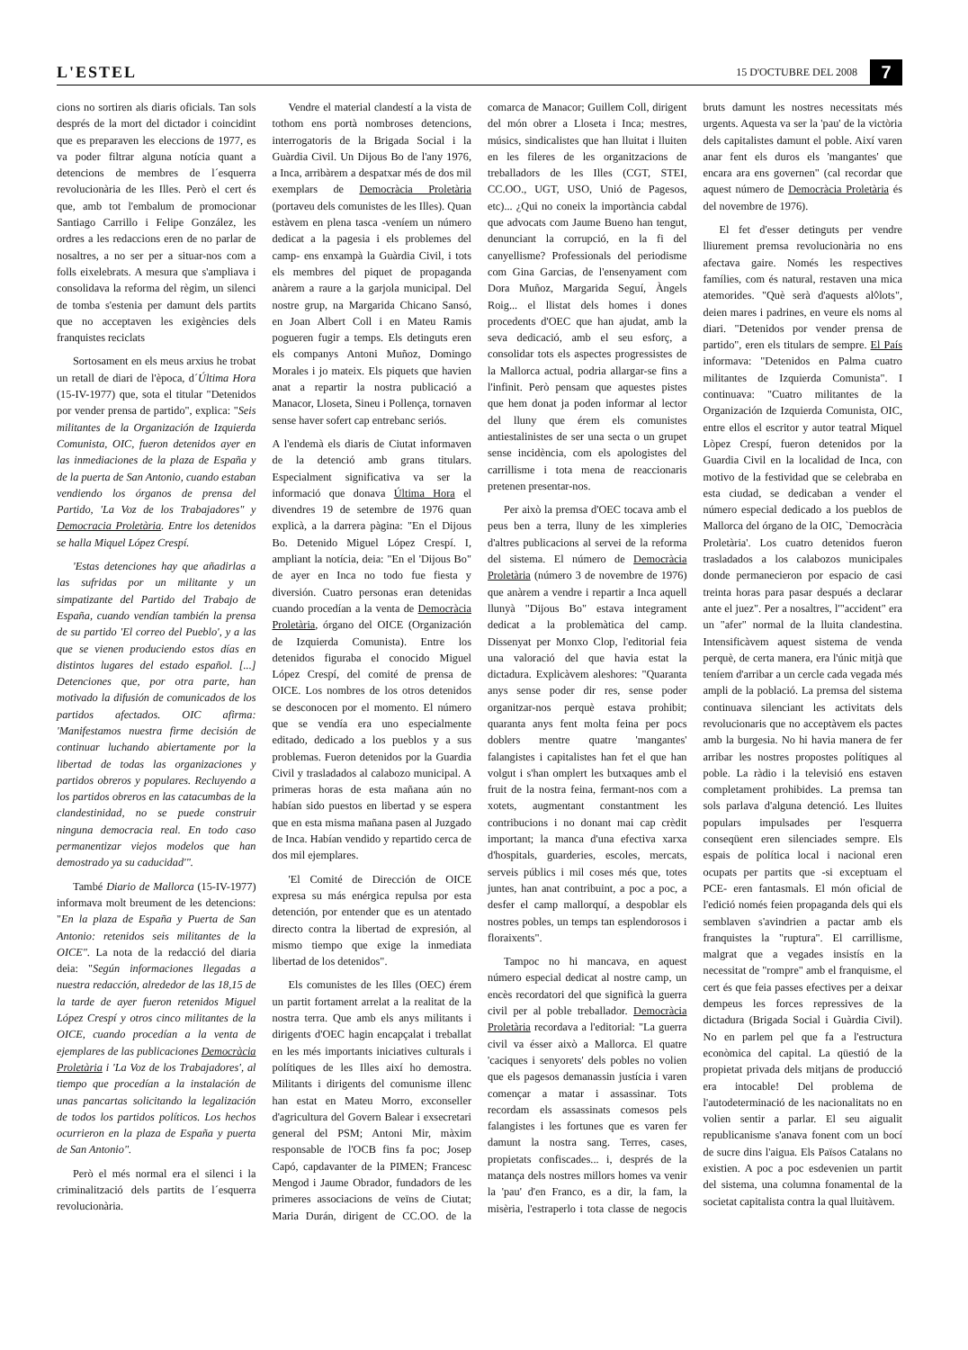L'ESTEL 15 D'OCTUBRE DEL 2008 7
cions no sortiren als diaris oficials. Tan sols després de la mort del dictador i coincidint que es preparaven les eleccions de 1977, es va poder filtrar alguna notícia quant a detencions de membres de l´esquerra revolucionària de les Illes. Però el cert és que, amb tot l'embalum de promocionar Santiago Carrillo i Felipe González, les ordres a les redaccions eren de no parlar de nosaltres, a no ser per a situar-nos com a folls eixelebrats. A mesura que s'ampliava i consolidava la reforma del règim, un silenci de tomba s'estenia per damunt dels partits que no acceptaven les exigències dels franquistes reciclats
Sortosament en els meus arxius he trobat un retall de diari de l'època, d´Última Hora (15-IV-1977) que, sota el titular "Detenidos por vender prensa de partido", explica: "Seis militantes de la Organización de Izquierda Comunista, OIC, fueron detenidos ayer en las inmediaciones de la plaza de España y de la puerta de San Antonio, cuando estaban vendiendo los órganos de prensa del Partido, 'La Voz de los Trabajadores" y Democracia Proletària. Entre los detenidos se halla Miquel López Crespí.
'Estas detenciones hay que añadirlas a las sufridas por un militante y un simpatizante del Partido del Trabajo de España, cuando vendían también la prensa de su partido 'El correo del Pueblo', y a las que se vienen produciendo estos días en distintos lugares del estado español. [...] Detenciones que, por otra parte, han motivado la difusión de comunicados de los partidos afectados. OIC afirma: 'Manifestamos nuestra firme decisión de continuar luchando abiertamente por la libertad de todas las organizaciones y partidos obreros y populares. Recluyendo a los partidos obreros en las catacumbas de la clandestinidad, no se puede construir ninguna democracia real. En todo caso permanentizar viejos modelos que han demostrado ya su caducidad'".
També Diario de Mallorca (15-IV-1977) informava molt breument de les detencions: "En la plaza de España y Puerta de San Antonio: retenidos seis militantes de la OICE". La nota de la redacció del diaria deia: "Según informaciones llegadas a nuestra redacción, alrededor de las 18,15 de la tarde de ayer fueron retenidos Miguel López Crespí y otros cinco militantes de la OICE, cuando procedían a la venta de ejemplares de las publicaciones Democràcia Proletària i 'La Voz de los Trabajadores', al tiempo que procedían a la instalación de unas pancartas solicitando la legalización de todos los partidos políticos. Los hechos ocurrieron en la plaza de España y puerta de San Antonio".
Però el més normal era el silenci i la criminalització dels partits de l´esquerra revolucionària.
Vendre el material clandestí a la vista de tothom ens portà nombroses detencions, interrogatoris de la Brigada Social i la Guàrdia Civil. Un Dijous Bo de l'any 1976, a Inca, arribàrem a despatxar més de dos mil exemplars de Democràcia Proletària (portaveu dels comunistes de les Illes). Quan estàvem en plena tasca -veníem un número dedicat a la pagesia i els problemes del camp- ens enxampà la Guàrdia Civil, i tots els membres del piquet de propaganda anàrem a raure a la garjola municipal. Del nostre grup, na Margarida Chicano Sansó, en Joan Albert Coll i en Mateu Ramis pogueren fugir a temps. Els detinguts eren els companys Antoni Muñoz, Domingo Morales i jo mateix. Els piquets que havien anat a repartir la nostra publicació a Manacor, Lloseta, Sineu i Pollença, tornaven sense haver sofert cap entrebanc seriós.
A l'endemà els diaris de Ciutat informaven de la detenció amb grans titulars. Especialment significativa va ser la informació que donava Última Hora el divendres 19 de setembre de 1976 quan explicà, a la darrera pàgina: "En el Dijous Bo. Detenido Miguel López Crespí. I, ampliant la notícia, deia: "En el 'Dijous Bo" de ayer en Inca no todo fue fiesta y diversión. Cuatro personas eran detenidas cuando procedían a la venta de Democràcia Proletària, órgano del OICE (Organización de Izquierda Comunista). Entre los detenidos figuraba el conocido Miguel López Crespí, del comité de prensa de OICE. Los nombres de los otros detenidos se desconocen por el momento. El número que se vendía era uno especialmente editado, dedicado a los pueblos y a sus problemas. Fueron detenidos por la Guardia Civil y trasladados al calabozo municipal. A primeras horas de esta mañana aún no habían sido puestos en libertad y se espera que en esta misma mañana pasen al Juzgado de Inca. Habían vendido y repartido cerca de dos mil ejemplares.
'El Comité de Dirección de OICE expresa su más enérgica repulsa por esta detención, por entender que es un atentado directo contra la libertad de expresión, al mismo tiempo que exige la inmediata libertad de los detenidos".
Els comunistes de les Illes (OEC) érem un partit fortament arrelat a la realitat de la nostra terra. Que amb els anys militants i dirigents d'OEC hagin encapçalat i treballat en les més importants iniciatives culturals i polítiques de les Illes així ho demostra. Militants i dirigents del comunisme illenc han estat en Mateu Morro, exconseller d'agricultura del Govern Balear i exsecretari general del PSM; Antoni Mir, màxim responsable de l'OCB fins fa poc; Josep Capó, capdavanter de la PIMEN; Francesc Mengod i Jaume Obrador, fundadors de les primeres associacions de veïns de Ciutat; Maria Durán, dirigent de CC.OO. de la comarca de Manacor; Guillem Coll, dirigent del món obrer a Lloseta i Inca; mestres, músics, sindicalistes que han lluitat i lluiten en les fileres de les organitzacions de treballadors de les Illes (CGT, STEI, CC.OO., UGT, USO, Unió de Pagesos, etc)... ¿Qui no coneix la importància cabdal que advocats com Jaume Bueno han tengut, denunciant la corrupció, en la fi del canyellisme? Professionals del periodisme com Gina Garcias, de l'ensenyament com Dora Muñoz, Margarida Seguí, Àngels Roig... el llistat dels homes i dones procedents d'OEC que han ajudat, amb la seva dedicació, amb el seu esforç, a consolidar tots els aspectes progressistes de la Mallorca actual, podria allargar-se fins a l'infinit. Però pensam que aquestes pistes que hem donat ja poden informar al lector del lluny que érem els comunistes antiestalinistes de ser una secta o un grupet sense incidència, com els apologistes del carrillisme i tota mena de reaccionaris pretenen presentar-nos.
Per això la premsa d'OEC tocava amb el peus ben a terra, lluny de les ximpleries d'altres publicacions al servei de la reforma del sistema. El número de Democràcia Proletària (número 3 de novembre de 1976) que anàrem a vendre i repartir a Inca aquell llunyà "Dijous Bo" estava integrament dedicat a la problemàtica del camp. Dissenyat per Monxo Clop, l'editorial feia una valoració del que havia estat la dictadura. Explicàvem aleshores: "Quaranta anys sense poder dir res, sense poder organitzar-nos perquè estava prohibit; quaranta anys fent molta feina per pocs doblers mentre quatre 'mangantes' falangistes i capitalistes han fet el que han volgut i s'han omplert les butxaques amb el fruit de la nostra feina, fermant-nos com a xotets, augmentant constantment les contribucions i no donant mai cap crèdit important; la manca d'una efectiva xarxa d'hospitals, guarderies, escoles, mercats, serveis públics i mil coses més que, totes juntes, han anat contribuint, a poc a poc, a desfer el camp mallorquí, a despoblar els nostres pobles, un temps tan esplendorosos i floraixents".
Tampoc no hi mancava, en aquest número especial dedicat al nostre camp, un encès recordatori del que significà la guerra civil per al poble treballador. Democràcia Proletària recordava a l'editorial: "La guerra civil va ésser això a Mallorca. El quatre 'caciques i senyorets' dels pobles no volien que els pagesos demanassin justícia i varen començar a matar i assassinar. Tots recordam els assassinats comesos pels falangistes i les fortunes que es varen fer damunt la nostra sang. Terres, cases, propietats confiscades... i, després de la matança dels nostres millors homes va venir la 'pau' d'en Franco, es a dir, la fam, la misèria, l'estraperlo i tota classe de negocis bruts damunt les nostres necessitats més urgents. Aquesta va ser la 'pau' de la victòria dels capitalistes damunt el poble. Així varen anar fent els duros els 'mangantes' que encara ara ens governen" (cal recordar que aquest número de Democràcia Proletària és del novembre de 1976).
El fet d'esser detinguts per vendre lliurement premsa revolucionària no ens afectava gaire. Només les respectives famílies, com és natural, restaven una mica atemorides. "Què serà d'aquests al◊lots", deien mares i padrines, en veure els noms al diari. "Detenidos por vender prensa de partido", eren els titulars de sempre. El País informava: "Detenidos en Palma cuatro militantes de Izquierda Comunista". I continuava: "Cuatro militantes de la Organización de Izquierda Comunista, OIC, entre ellos el escritor y autor teatral Miquel Lòpez Crespí, fueron detenidos por la Guardia Civil en la localidad de Inca, con motivo de la festividad que se celebraba en esta ciudad, se dedicaban a vender el número especial dedicado a los pueblos de Mallorca del órgano de la OIC, `Democràcia Proletària'. Los cuatro detenidos fueron trasladados a los calabozos municipales donde permanecieron por espacio de casi treinta horas para pasar después a declarar ante el juez". Per a nosaltres, l'"accident" era un "afer" normal de la lluita clandestina. Intensificàvem aquest sistema de venda perquè, de certa manera, era l'únic mitjà que teníem d'arribar a un cercle cada vegada més ampli de la població. La premsa del sistema continuava silenciant les activitats dels revolucionaris que no acceptàvem els pactes amb la burgesia. No hi havia manera de fer arribar les nostres propostes polítiques al poble. La ràdio i la televisió ens estaven completament prohibides. La premsa tan sols parlava d'alguna detenció. Les lluites populars impulsades per l'esquerra conseqüent eren silenciades sempre. Els espais de política local i nacional eren ocupats per partits que -si exceptuam el PCE- eren fantasmals. El món oficial de l'edició només feien propaganda dels qui els semblaven s'avindrien a pactar amb els franquistes la "ruptura". El carrillisme, malgrat que a vegades insistís en la necessitat de "rompre" amb el franquisme, el cert és que feia passes efectives per a deixar dempeus les forces repressives de la dictadura (Brigada Social i Guàrdia Civil). No en parlem pel que fa a l'estructura econòmica del capital. La qüestió de la propietat privada dels mitjans de producció era intocable! Del problema de l'autodeterminació de les nacionalitats no en volien sentir a parlar. El seu aigualit republicanisme s'anava fonent com un bocí de sucre dins l'aigua. Els Països Catalans no existien. A poc a poc esdevenien un partit del sistema, una columna fonamental de la societat capitalista contra la qual lluitàvem.